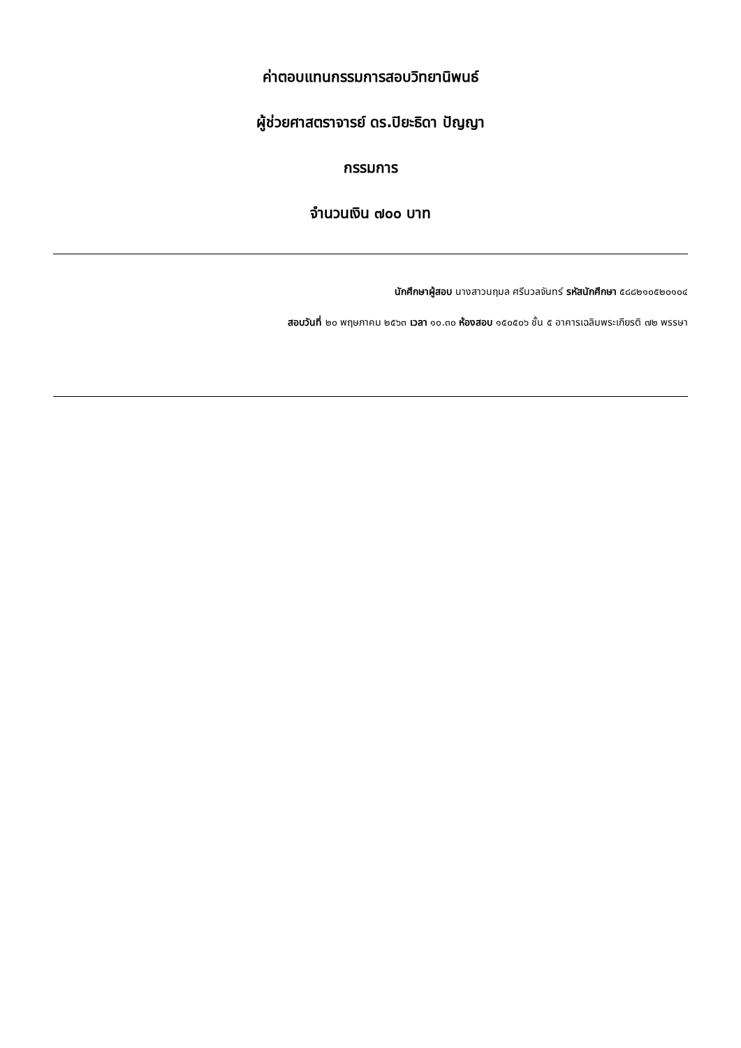ค่าตอบแทนกรรมการสอบวิทยานิพนธ์
ผู้ช่วยศาสตราจารย์ ดร.ปิยะธิดา ปัญญา
กรรมการ
จำนวนเงิน ๗๐๐ บาท
นักศึกษาผู้สอบ นางสาวนฤมล ศรีนวลจันทร์ รหัสนักศึกษา ๕๘๘๒๑๐๕๒๐๑๐๔
สอบวันที่ ๒๐ พฤษภาคม ๒๕๖๓ เวลา ๑๐.๓๐ ห้องสอบ ๑๕๐๕๐๖ ชั้น ๕ อาคารเฉลิมพระเกียรติ ๗๒ พรรษา